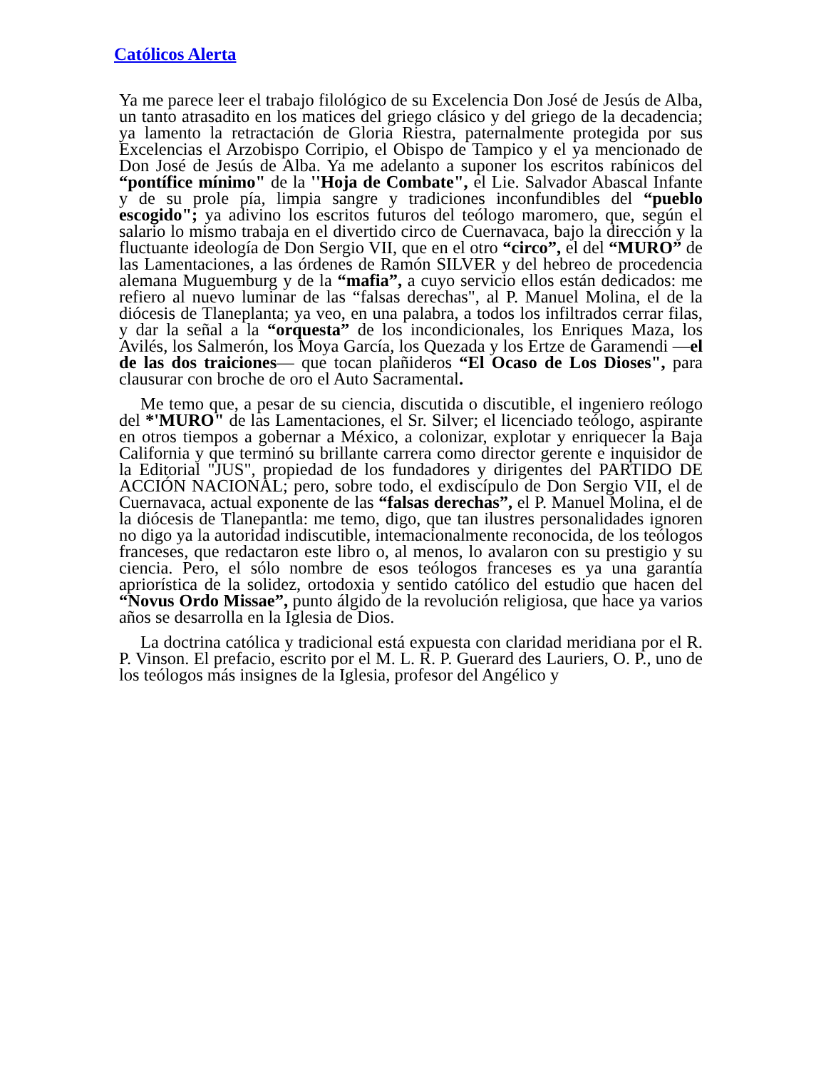Católicos Alerta
Ya me parece leer el trabajo filológico de su Excelencia Don José de Jesús de Alba, un tanto atrasadito en los matices del griego clásico y del griego de la decadencia; ya lamento la retractación de Gloria Riestra, paternalmente protegida por sus Excelencias el Arzobispo Corripio, el Obispo de Tampico y el ya mencionado de Don José de Jesús de Alba. Ya me adelanto a suponer los escritos rabínicos del “pontífice mínimo" de la ''Hoja de Combate", el Lie. Salvador Abascal Infante y de su prole pía, limpia sangre y tradiciones inconfundibles del “pueblo escogido"; ya adivino los escritos futuros del teólogo maromero, que, según el salario lo mismo trabaja en el divertido circo de Cuernavaca, bajo la dirección y la fluctuante ideología de Don Sergio VII, que en el otro “circo”, el del “MURO” de las Lamentaciones, a las órdenes de Ramón SILVER y del hebreo de procedencia alemana Muguemburg y de la “mafia”, a cuyo servicio ellos están dedicados: me refiero al nuevo luminar de las “falsas derechas", al P. Manuel Molina, el de la diócesis de Tlaneplanta; ya veo, en una palabra, a todos los infiltrados cerrar filas, y dar la señal a la “orquesta” de los incondicionales, los Enriques Maza, los Avilés, los Salmerón, los Moya García, los Quezada y los Ertze de Garamendi —el de las dos traiciones— que tocan plañideros “El Ocaso de Los Dioses", para clausurar con broche de oro el Auto Sacramental.
Me temo que, a pesar de su ciencia, discutida o discutible, el ingeniero reólogo del *'MURO" de las Lamentaciones, el Sr. Silver; el licenciado teólogo, aspirante en otros tiempos a gobernar a México, a colonizar, explotar y enriquecer la Baja California y que terminó su brillante carrera como director gerente e inquisidor de la Editorial "JUS", propiedad de los fundadores y dirigentes del PARTIDO DE ACCIÓN NACIONAL; pero, sobre todo, el exdiscípulo de Don Sergio VII, el de Cuernavaca, actual exponente de las “falsas derechas”, el P. Manuel Molina, el de la diócesis de Tlanepantla: me temo, digo, que tan ilustres personalidades ignoren no digo ya la autoridad indiscutible, intemacionalmente reconocida, de los teólogos franceses, que redactaron este libro o, al menos, lo avalaron con su prestigio y su ciencia. Pero, el sólo nombre de esos teólogos franceses es ya una garantía apriorística de la solidez, ortodoxia y sentido católico del estudio que hacen del “Novus Ordo Missae”, punto álgido de la revolución religiosa, que hace ya varios años se desarrolla en la Iglesia de Dios.
La doctrina católica y tradicional está expuesta con claridad meridiana por el R. P. Vinson. El prefacio, escrito por el M. L. R. P. Guerard des Lauriers, O. P., uno de los teólogos más insignes de la Iglesia, profesor del Angélico y